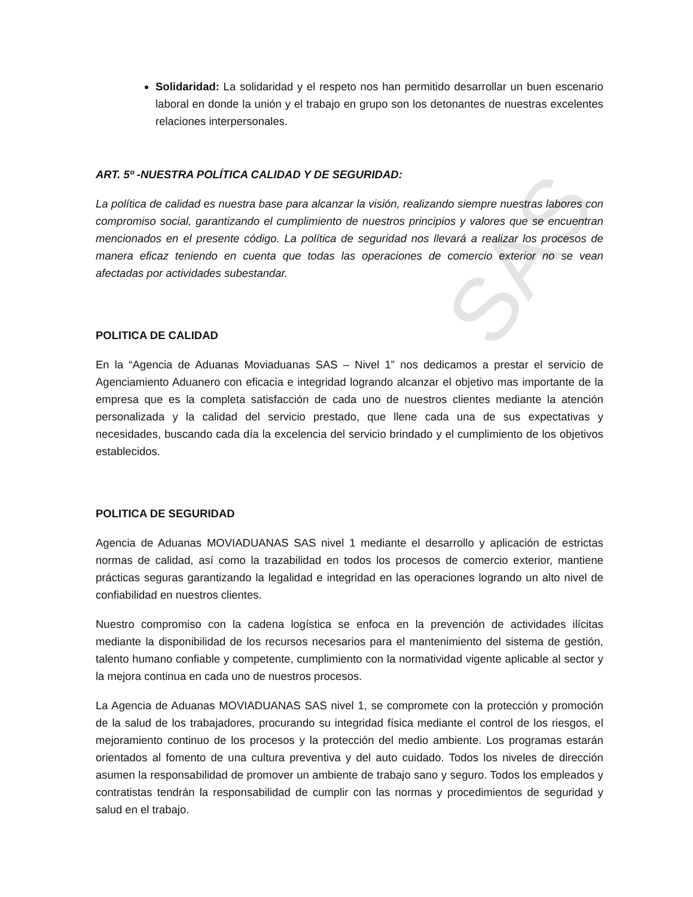SAS
Solidaridad: La solidaridad y el respeto nos han permitido desarrollar un buen escenario laboral en donde la unión y el trabajo en grupo son los detonantes de nuestras excelentes relaciones interpersonales.
ART. 5º -NUESTRA POLÍTICA CALIDAD Y DE SEGURIDAD:
La política de calidad es nuestra base para alcanzar la visión, realizando siempre nuestras labores con compromiso social, garantizando el cumplimiento de nuestros principios y valores que se encuentran mencionados en el presente código. La política de seguridad nos llevará a realizar los procesos de manera eficaz teniendo en cuenta que todas las operaciones de comercio exterior no se vean afectadas por actividades subestandar.
POLITICA DE CALIDAD
En la “Agencia de Aduanas Moviaduanas SAS – Nivel 1” nos dedicamos a prestar el servicio de Agenciamiento Aduanero con eficacia e integridad logrando alcanzar el objetivo mas importante de la empresa que es la completa satisfacción de cada uno de nuestros clientes mediante la atención personalizada y la calidad del servicio prestado, que llene cada una de sus expectativas y necesidades, buscando cada día la excelencia del servicio brindado y el cumplimiento de los objetivos establecidos.
POLITICA DE SEGURIDAD
Agencia de Aduanas MOVIADUANAS SAS nivel 1 mediante el desarrollo y aplicación de estrictas normas de calidad, así como la trazabilidad en todos los procesos de comercio exterior, mantiene prácticas seguras garantizando la legalidad e integridad en las operaciones logrando un alto nivel de confiabilidad en nuestros clientes.
Nuestro compromiso con la cadena logística se enfoca en la prevención de actividades ilícitas mediante la disponibilidad de los recursos necesarios para el mantenimiento del sistema de gestión, talento humano confiable y competente, cumplimiento con la normatividad vigente aplicable al sector y la mejora continua en cada uno de nuestros procesos.
La Agencia de Aduanas MOVIADUANAS SAS nivel 1, se compromete con la protección y promoción de la salud de los trabajadores, procurando su integridad física mediante el control de los riesgos, el mejoramiento continuo de los procesos y la protección del medio ambiente. Los programas estarán orientados al fomento de una cultura preventiva y del auto cuidado. Todos los niveles de dirección asumen la responsabilidad de promover un ambiente de trabajo sano y seguro. Todos los empleados y contratistas tendrán la responsabilidad de cumplir con las normas y procedimientos de seguridad y salud en el trabajo.